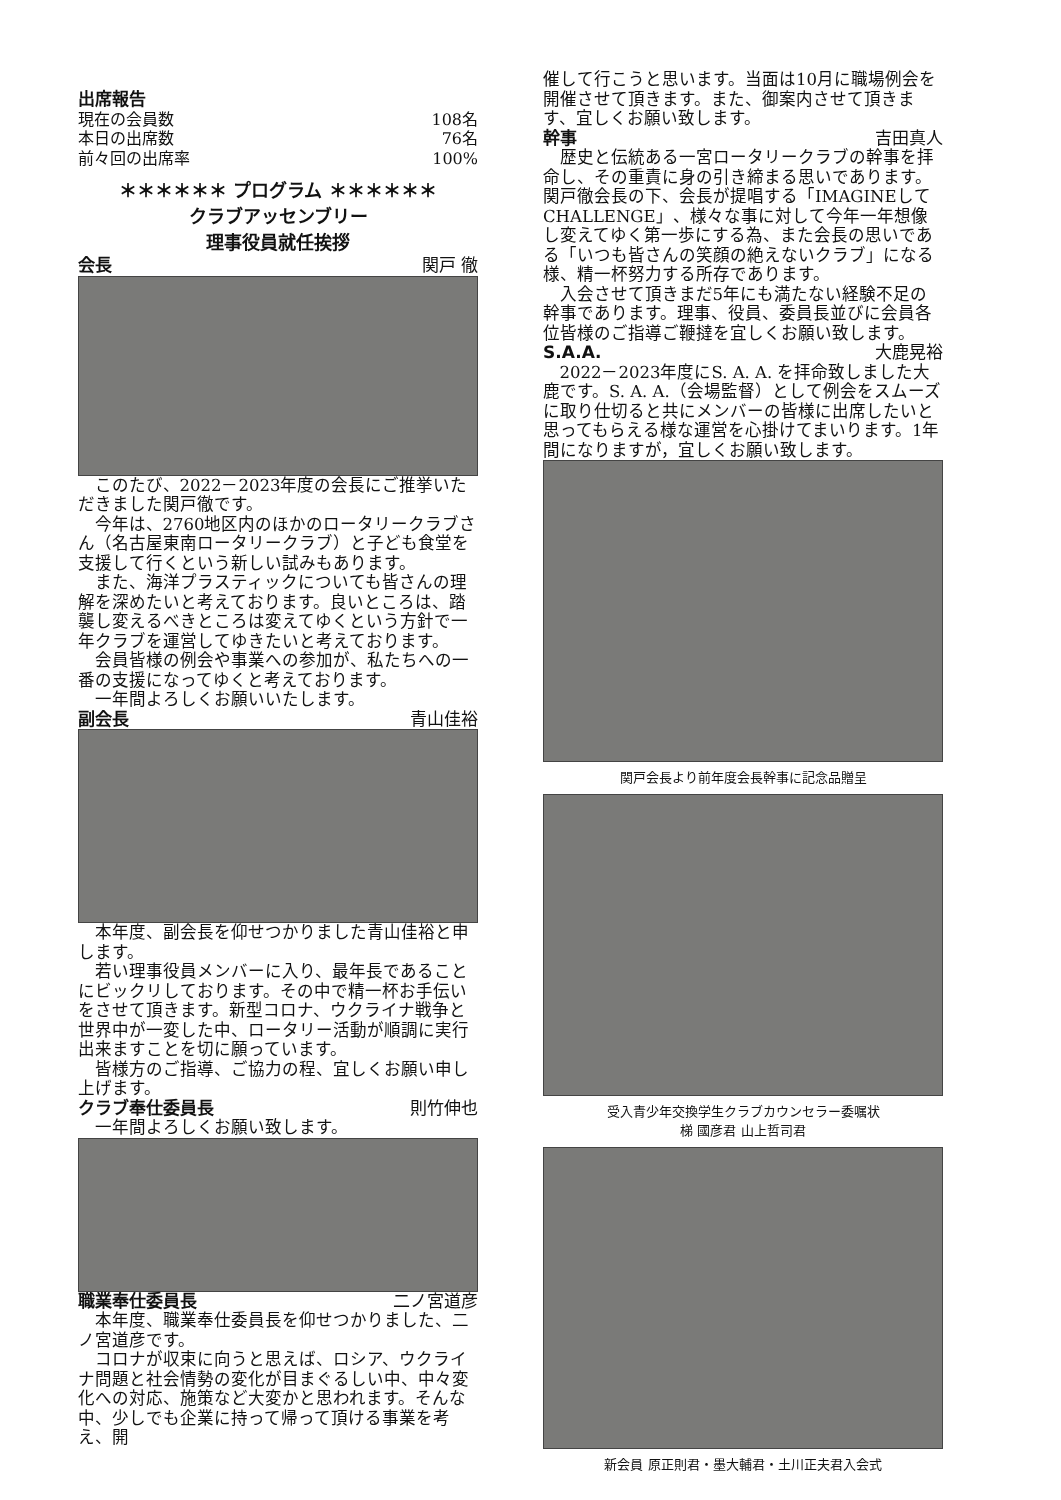出席報告
| 現在の会員数 | 108名 |
| 本日の出席数 | 76名 |
| 前々回の出席率 | 100% |
＊＊＊＊＊＊ プログラム ＊＊＊＊＊＊
クラブアッセンブリー
理事役員就任挨拶
会長 関戸 徹
このたび、2022－2023年度の会長にご推挙いただきました関戸徹です。
今年は、2760地区内のほかのロータリークラブさん（名古屋東南ロータリークラブ）と子ども食堂を支援して行くという新しい試みもあります。
また、海洋プラスティックについても皆さんの理解を深めたいと考えております。良いところは、踏襲し変えるべきところは変えてゆくという方針で一年クラブを運営してゆきたいと考えております。
会員皆様の例会や事業への参加が、私たちへの一番の支援になってゆくと考えております。
一年間よろしくお願いいたします。
副会長 青山佳裕
本年度、副会長を仰せつかりました青山佳裕と申します。
若い理事役員メンバーに入り、最年長であることにビックリしております。その中で精一杯お手伝いをさせて頂きます。新型コロナ、ウクライナ戦争と世界中が一変した中、ロータリー活動が順調に実行出来ますことを切に願っています。
皆様方のご指導、ご協力の程、宜しくお願い申し上げます。
クラブ奉仕委員長 則竹伸也
一年間よろしくお願い致します。
職業奉仕委員長 二ノ宮道彦
本年度、職業奉仕委員長を仰せつかりました、二ノ宮道彦です。
コロナが収束に向うと思えば、ロシア、ウクライナ問題と社会情勢の変化が目まぐるしい中、中々変化への対応、施策など大変かと思われます。そんな中、少しでも企業に持って帰って頂ける事業を考え、開
催して行こうと思います。当面は10月に職場例会を開催させて頂きます。また、御案内させて頂きます、宜しくお願い致します。
幹事 吉田真人
歴史と伝統ある一宮ロータリークラブの幹事を拝命し、その重責に身の引き締まる思いであります。関戸徹会長の下、会長が提唱する「IMAGINEしてCHALLENGE」、様々な事に対して今年一年想像し変えてゆく第一歩にする為、また会長の思いである「いつも皆さんの笑顔の絶えないクラブ」になる様、精一杯努力する所存であります。
入会させて頂きまだ5年にも満たない経験不足の幹事であります。理事、役員、委員長並びに会員各位皆様のご指導ご鞭撻を宜しくお願い致します。
S.A.A. 大鹿晃裕
2022－2023年度にS. A. A. を拝命致しました大鹿です。S. A. A.（会場監督）として例会をスムーズに取り仕切ると共にメンバーの皆様に出席したいと思ってもらえる様な運営を心掛けてまいります。1年間になりますが，宜しくお願い致します。
関戸会長より前年度会長幹事に記念品贈呈
受入青少年交換学生クラブカウンセラー委嘱状
梯 國彦君 山上哲司君
新会員 原正則君・墨大輔君・土川正夫君入会式